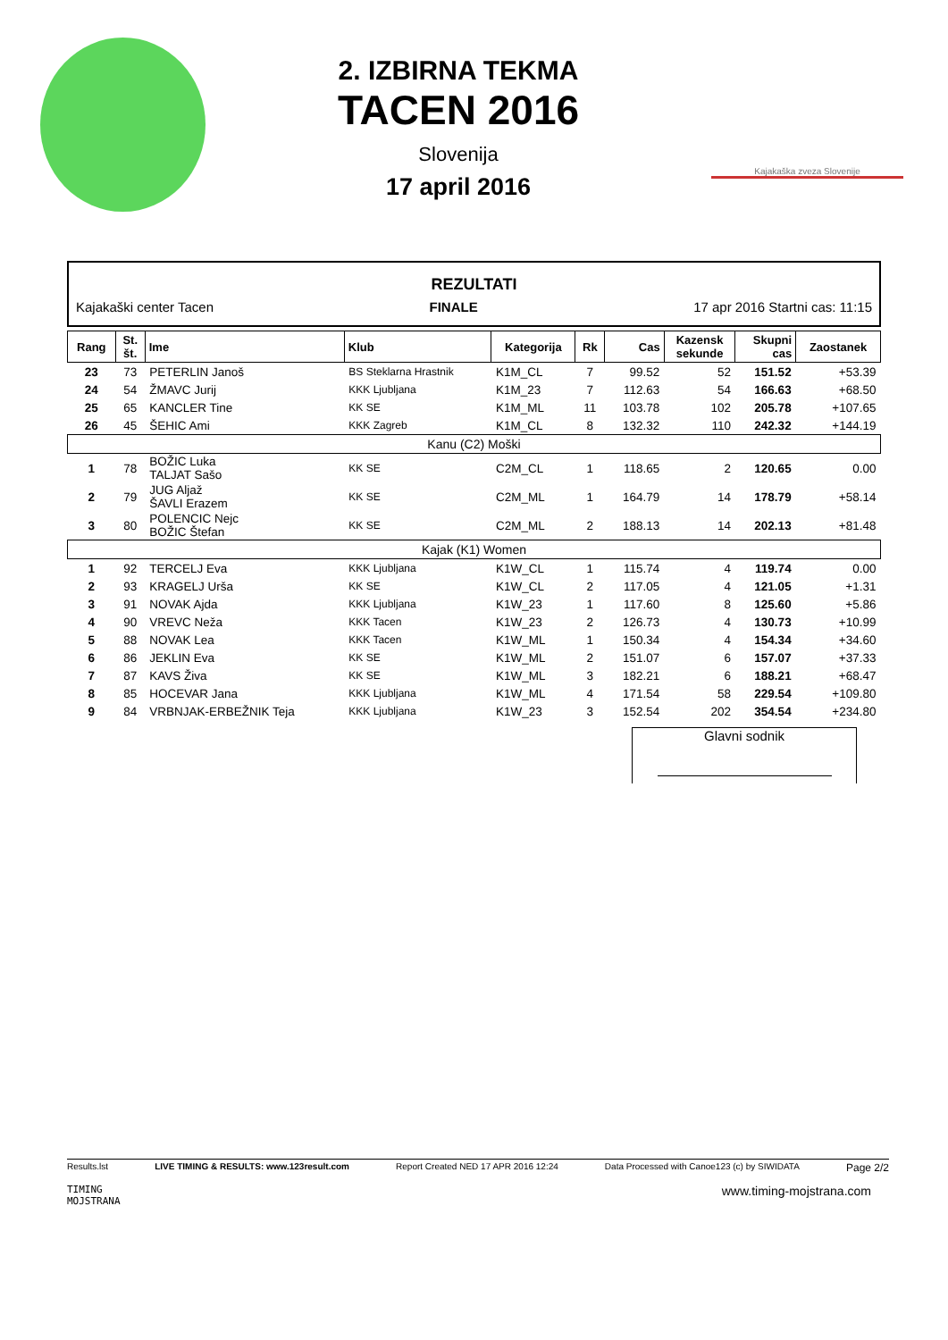2. IZBIRNA TEKMA
TACEN 2016
Slovenija
17 april 2016
Kajakaška zveza Slovenije
REZULTATI
Kajakaški center Tacen FINALE 17 apr 2016 Startni cas: 11:15
| Rang | St. št. | Ime | Klub | Kategorija | Rk | Cas | Kazensk sekunde | Skupni cas | Zaostanek |
| --- | --- | --- | --- | --- | --- | --- | --- | --- | --- |
| 23 | 73 | PETERLIN Janoš | BS Steklarna Hrastnik | K1M_CL | 7 | 99.52 | 52 | 151.52 | +53.39 |
| 24 | 54 | ŽMAVC Jurij | KKK Ljubljana | K1M_23 | 7 | 112.63 | 54 | 166.63 | +68.50 |
| 25 | 65 | KANCLER Tine | KK SE | K1M_ML | 11 | 103.78 | 102 | 205.78 | +107.65 |
| 26 | 45 | ŠEHIC Ami | KKK Zagreb | K1M_CL | 8 | 132.32 | 110 | 242.32 | +144.19 |
| Kanu (C2) Moški | | | | | | | | | |
| 1 | 78 | BOŽIC Luka TALJAT Sašo | KK SE | C2M_CL | 1 | 118.65 | 2 | 120.65 | 0.00 |
| 2 | 79 | JUG Aljaž ŠAVLI Erazem | KK SE | C2M_ML | 1 | 164.79 | 14 | 178.79 | +58.14 |
| 3 | 80 | POLENCIC Nejc BOŽIC Štefan | KK SE | C2M_ML | 2 | 188.13 | 14 | 202.13 | +81.48 |
| Kajak (K1) Women | | | | | | | | | |
| 1 | 92 | TERCELJ Eva | KKK Ljubljana | K1W_CL | 1 | 115.74 | 4 | 119.74 | 0.00 |
| 2 | 93 | KRAGELJ Urša | KK SE | K1W_CL | 2 | 117.05 | 4 | 121.05 | +1.31 |
| 3 | 91 | NOVAK Ajda | KKK Ljubljana | K1W_23 | 1 | 117.60 | 8 | 125.60 | +5.86 |
| 4 | 90 | VREVC Neža | KKK Tacen | K1W_23 | 2 | 126.73 | 4 | 130.73 | +10.99 |
| 5 | 88 | NOVAK Lea | KKK Tacen | K1W_ML | 1 | 150.34 | 4 | 154.34 | +34.60 |
| 6 | 86 | JEKLIN Eva | KK SE | K1W_ML | 2 | 151.07 | 6 | 157.07 | +37.33 |
| 7 | 87 | KAVS Živa | KK SE | K1W_ML | 3 | 182.21 | 6 | 188.21 | +68.47 |
| 8 | 85 | HOCEVAR Jana | KKK Ljubljana | K1W_ML | 4 | 171.54 | 58 | 229.54 | +109.80 |
| 9 | 84 | VRBNJAK-ERBEŽNIK Teja | KKK Ljubljana | K1W_23 | 3 | 152.54 | 202 | 354.54 | +234.80 |
Glavni sodnik
Results.lst LIVE TIMING & RESULTS: www.123result.com Report Created NED 17 APR 2016 12:24 Data Processed with Canoe123 (c) by SIWIDATA Page 2/2
TIMING
MOJSTRANA www.timing-mojstrana.com